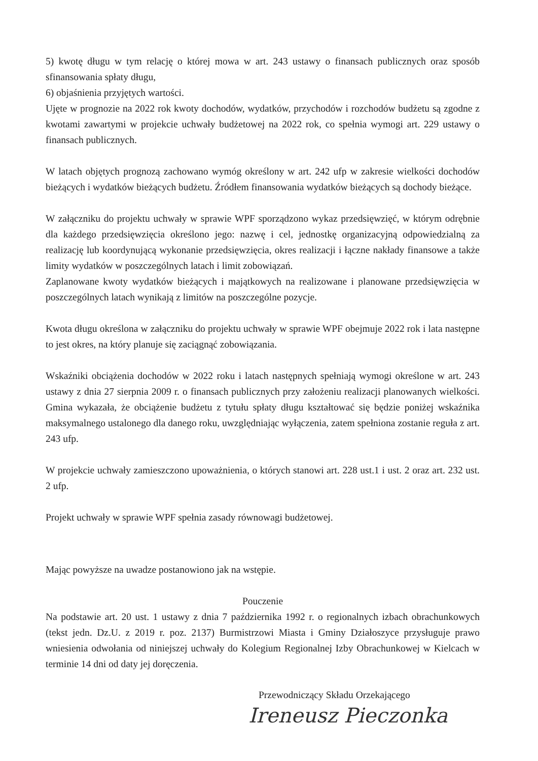5) kwotę długu w tym relację o której mowa w art. 243 ustawy o finansach publicznych oraz sposób sfinansowania spłaty długu,
6) objaśnienia przyjętych wartości.
Ujęte w prognozie na 2022 rok kwoty dochodów, wydatków, przychodów i rozchodów budżetu są zgodne z kwotami zawartymi w projekcie uchwały budżetowej na 2022 rok, co spełnia wymogi art. 229 ustawy o finansach publicznych.
W latach objętych prognozą zachowano wymóg określony w art. 242 ufp w zakresie wielkości dochodów bieżących i wydatków bieżących budżetu. Źródłem finansowania wydatków bieżących są dochody bieżące.
W załączniku do projektu uchwały w sprawie WPF sporządzono wykaz przedsięwzięć, w którym odrębnie dla każdego przedsięwzięcia określono jego: nazwę i cel, jednostkę organizacyjną odpowiedzialną za realizację lub koordynującą wykonanie przedsięwzięcia, okres realizacji i łączne nakłady finansowe a także limity wydatków w poszczególnych latach i limit zobowiązań.
Zaplanowane kwoty wydatków bieżących i majątkowych na realizowane i planowane przedsięwzięcia w poszczególnych latach wynikają z limitów na poszczególne pozycje.
Kwota długu określona w załączniku do projektu uchwały w sprawie WPF obejmuje 2022 rok i lata następne to jest okres, na który planuje się zaciągnąć zobowiązania.
Wskaźniki obciążenia dochodów w 2022 roku i latach następnych spełniają wymogi określone w art. 243 ustawy z dnia 27 sierpnia 2009 r. o finansach publicznych przy założeniu realizacji planowanych wielkości. Gmina wykazała, że obciążenie budżetu z tytułu spłaty długu kształtować się będzie poniżej wskaźnika maksymalnego ustalonego dla danego roku, uwzględniając wyłączenia, zatem spełniona zostanie reguła z art. 243 ufp.
W projekcie uchwały zamieszczono upoważnienia, o których stanowi art. 228 ust.1 i ust. 2 oraz art. 232 ust. 2 ufp.
Projekt uchwały w sprawie WPF spełnia zasady równowagi budżetowej.
Mając powyższe na uwadze postanowiono jak na wstępie.
Pouczenie
Na podstawie art. 20 ust. 1 ustawy z dnia 7 października 1992 r. o regionalnych izbach obrachunkowych (tekst jedn. Dz.U. z 2019 r. poz. 2137) Burmistrzowi Miasta i Gminy Działoszyce przysługuje prawo wniesienia odwołania od niniejszej uchwały do Kolegium Regionalnej Izby Obrachunkowej w Kielcach w terminie 14 dni od daty jej doręczenia.
Przewodniczący Składu Orzekającego
Ireneusz Pieczonka